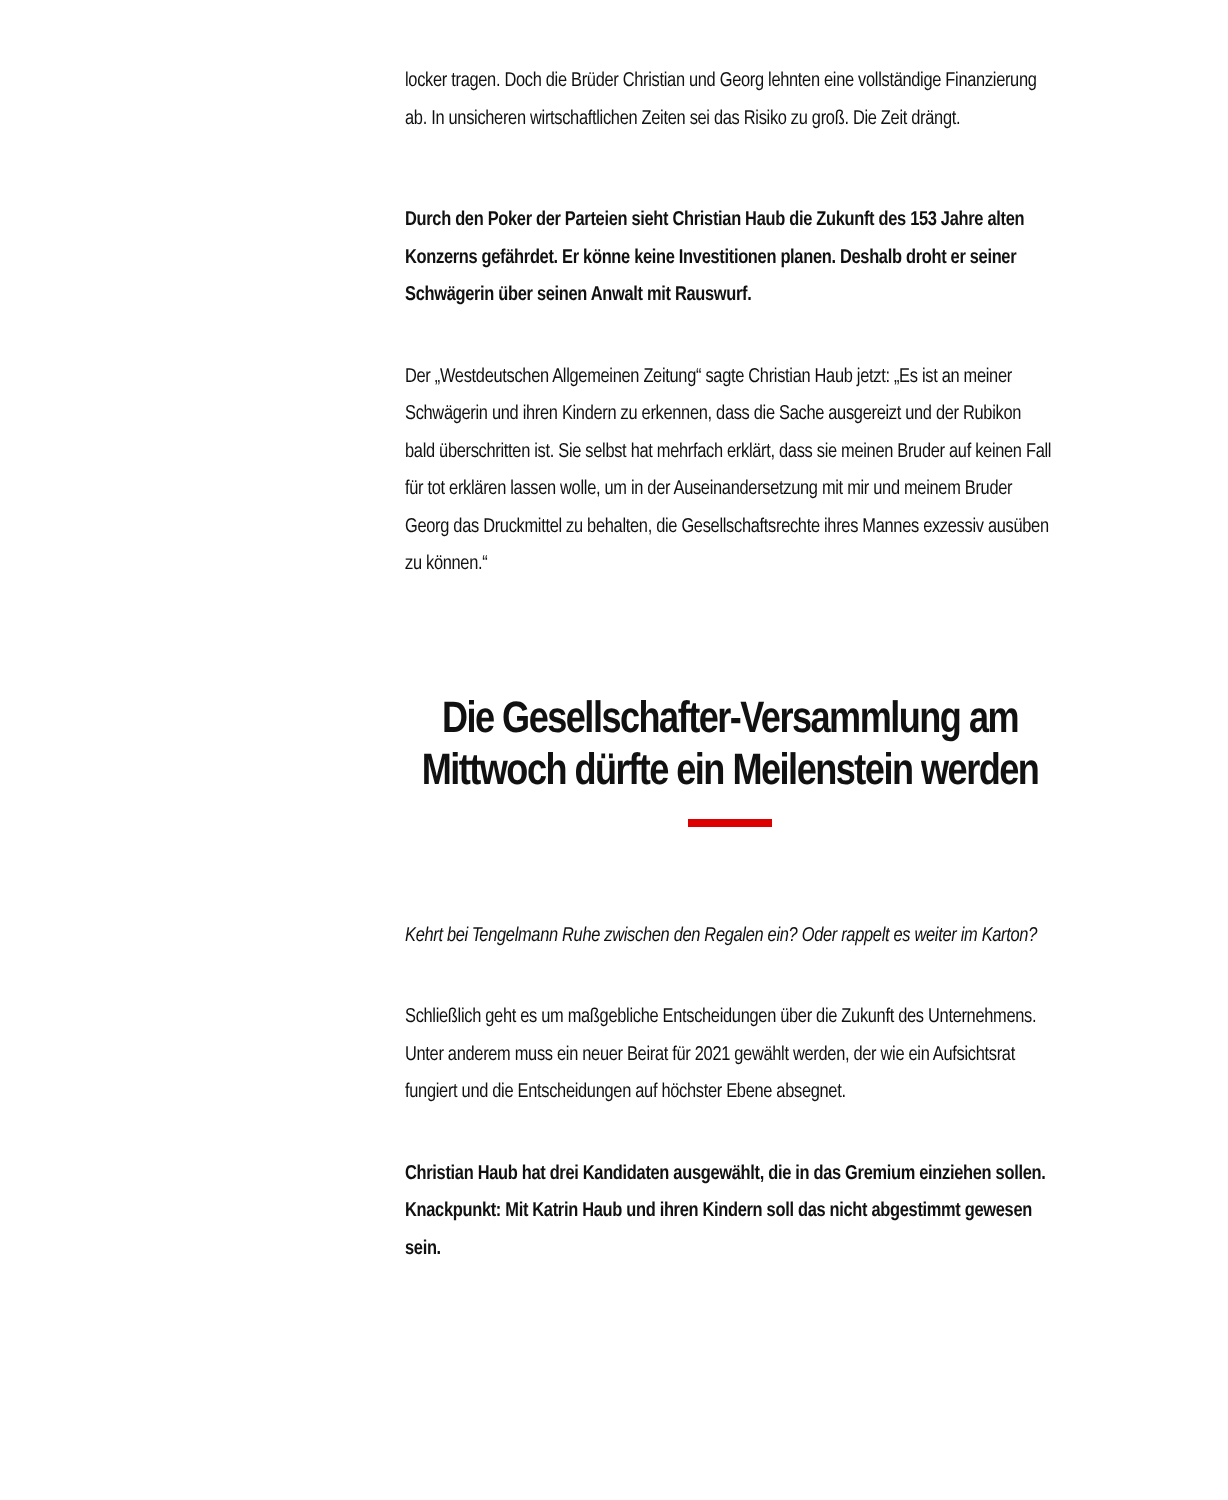locker tragen. Doch die Brüder Christian und Georg lehnten eine vollständige Finanzierung ab. In unsicheren wirtschaftlichen Zeiten sei das Risiko zu groß. Die Zeit drängt.
Durch den Poker der Parteien sieht Christian Haub die Zukunft des 153 Jahre alten Konzerns gefährdet. Er könne keine Investitionen planen. Deshalb droht er seiner Schwägerin über seinen Anwalt mit Rauswurf.
Der „Westdeutschen Allgemeinen Zeitung“ sagte Christian Haub jetzt: „Es ist an meiner Schwägerin und ihren Kindern zu erkennen, dass die Sache ausgereizt und der Rubikon bald überschritten ist. Sie selbst hat mehrfach erklärt, dass sie meinen Bruder auf keinen Fall für tot erklären lassen wolle, um in der Auseinandersetzung mit mir und meinem Bruder Georg das Druckmittel zu behalten, die Gesellschaftsrechte ihres Mannes exzessiv ausüben zu können.“
Die Gesellschafter-Versammlung am Mittwoch dürfte ein Meilenstein werden
Kehrt bei Tengelmann Ruhe zwischen den Regalen ein? Oder rappelt es weiter im Karton?
Schließlich geht es um maßgebliche Entscheidungen über die Zukunft des Unternehmens. Unter anderem muss ein neuer Beirat für 2021 gewählt werden, der wie ein Aufsichtsrat fungiert und die Entscheidungen auf höchster Ebene absegnet.
Christian Haub hat drei Kandidaten ausgewählt, die in das Gremium einziehen sollen. Knackpunkt: Mit Katrin Haub und ihren Kindern soll das nicht abgestimmt gewesen sein.